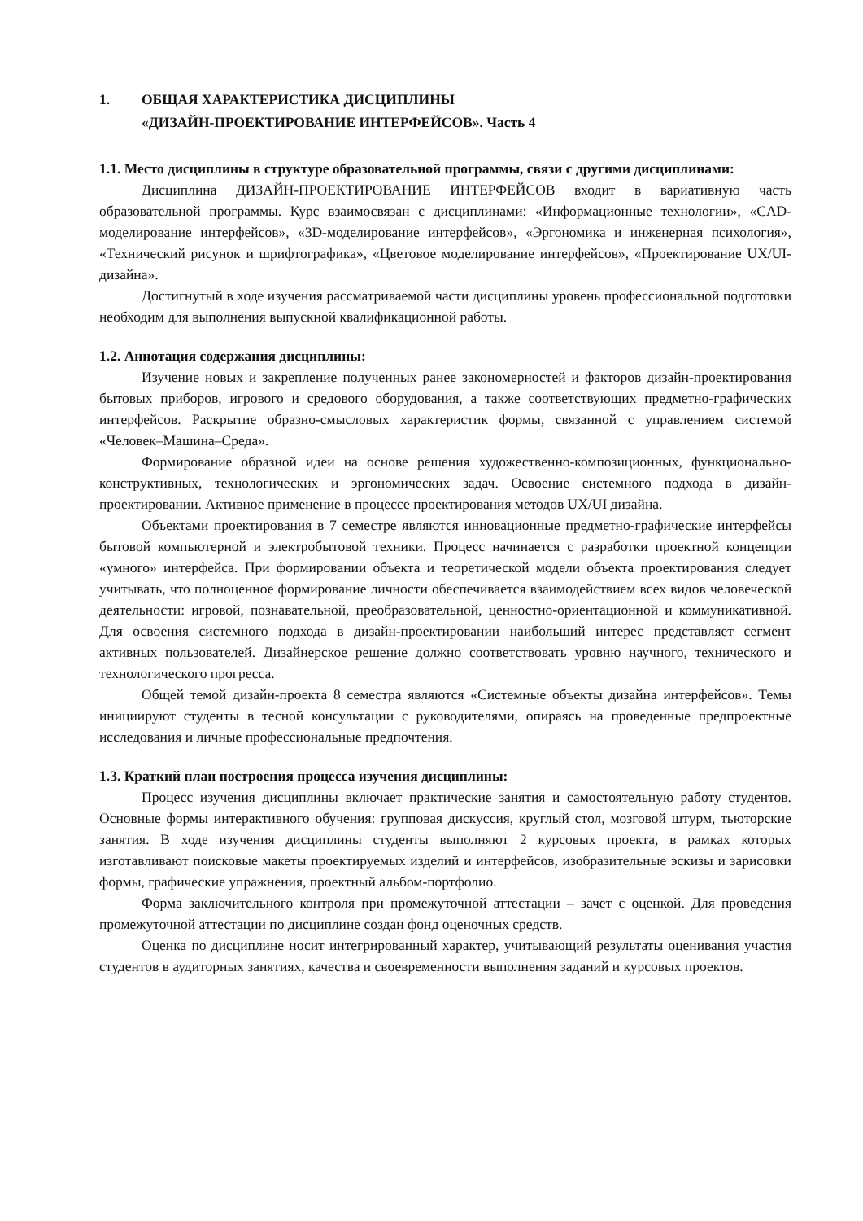1. ОБЩАЯ ХАРАКТЕРИСТИКА ДИСЦИПЛИНЫ
«ДИЗАЙН-ПРОЕКТИРОВАНИЕ ИНТЕРФЕЙСОВ». Часть 4
1.1. Место дисциплины в структуре образовательной программы, связи с другими дисциплинами:
Дисциплина ДИЗАЙН-ПРОЕКТИРОВАНИЕ ИНТЕРФЕЙСОВ входит в вариативную часть образовательной программы. Курс взаимосвязан с дисциплинами: «Информационные технологии», «CAD-моделирование интерфейсов», «3D-моделирование интерфейсов», «Эргономика и инженерная психология», «Технический рисунок и шрифтографика», «Цветовое моделирование интерфейсов», «Проектирование UX/UI-дизайна».
Достигнутый в ходе изучения рассматриваемой части дисциплины уровень профессиональной подготовки необходим для выполнения выпускной квалификационной работы.
1.2. Аннотация содержания дисциплины:
Изучение новых и закрепление полученных ранее закономерностей и факторов дизайн-проектирования бытовых приборов, игрового и средового оборудования, а также соответствующих предметно-графических интерфейсов. Раскрытие образно-смысловых характеристик формы, связанной с управлением системой «Человек–Машина–Среда».
Формирование образной идеи на основе решения художественно-композиционных, функционально-конструктивных, технологических и эргономических задач. Освоение системного подхода в дизайн-проектировании. Активное применение в процессе проектирования методов UX/UI дизайна.
Объектами проектирования в 7 семестре являются инновационные предметно-графические интерфейсы бытовой компьютерной и электробытовой техники. Процесс начинается с разработки проектной концепции «умного» интерфейса. При формировании объекта и теоретической модели объекта проектирования следует учитывать, что полноценное формирование личности обеспечивается взаимодействием всех видов человеческой деятельности: игровой, познавательной, преобразовательной, ценностно-ориентационной и коммуникативной. Для освоения системного подхода в дизайн-проектировании наибольший интерес представляет сегмент активных пользователей. Дизайнерское решение должно соответствовать уровню научного, технического и технологического прогресса.
Общей темой дизайн-проекта 8 семестра являются «Системные объекты дизайна интерфейсов». Темы инициируют студенты в тесной консультации с руководителями, опираясь на проведенные предпроектные исследования и личные профессиональные предпочтения.
1.3. Краткий план построения процесса изучения дисциплины:
Процесс изучения дисциплины включает практические занятия и самостоятельную работу студентов. Основные формы интерактивного обучения: групповая дискуссия, круглый стол, мозговой штурм, тьюторские занятия. В ходе изучения дисциплины студенты выполняют 2 курсовых проекта, в рамках которых изготавливают поисковые макеты проектируемых изделий и интерфейсов, изобразительные эскизы и зарисовки формы, графические упражнения, проектный альбом-портфолио.
Форма заключительного контроля при промежуточной аттестации – зачет с оценкой. Для проведения промежуточной аттестации по дисциплине создан фонд оценочных средств.
Оценка по дисциплине носит интегрированный характер, учитывающий результаты оценивания участия студентов в аудиторных занятиях, качества и своевременности выполнения заданий и курсовых проектов.